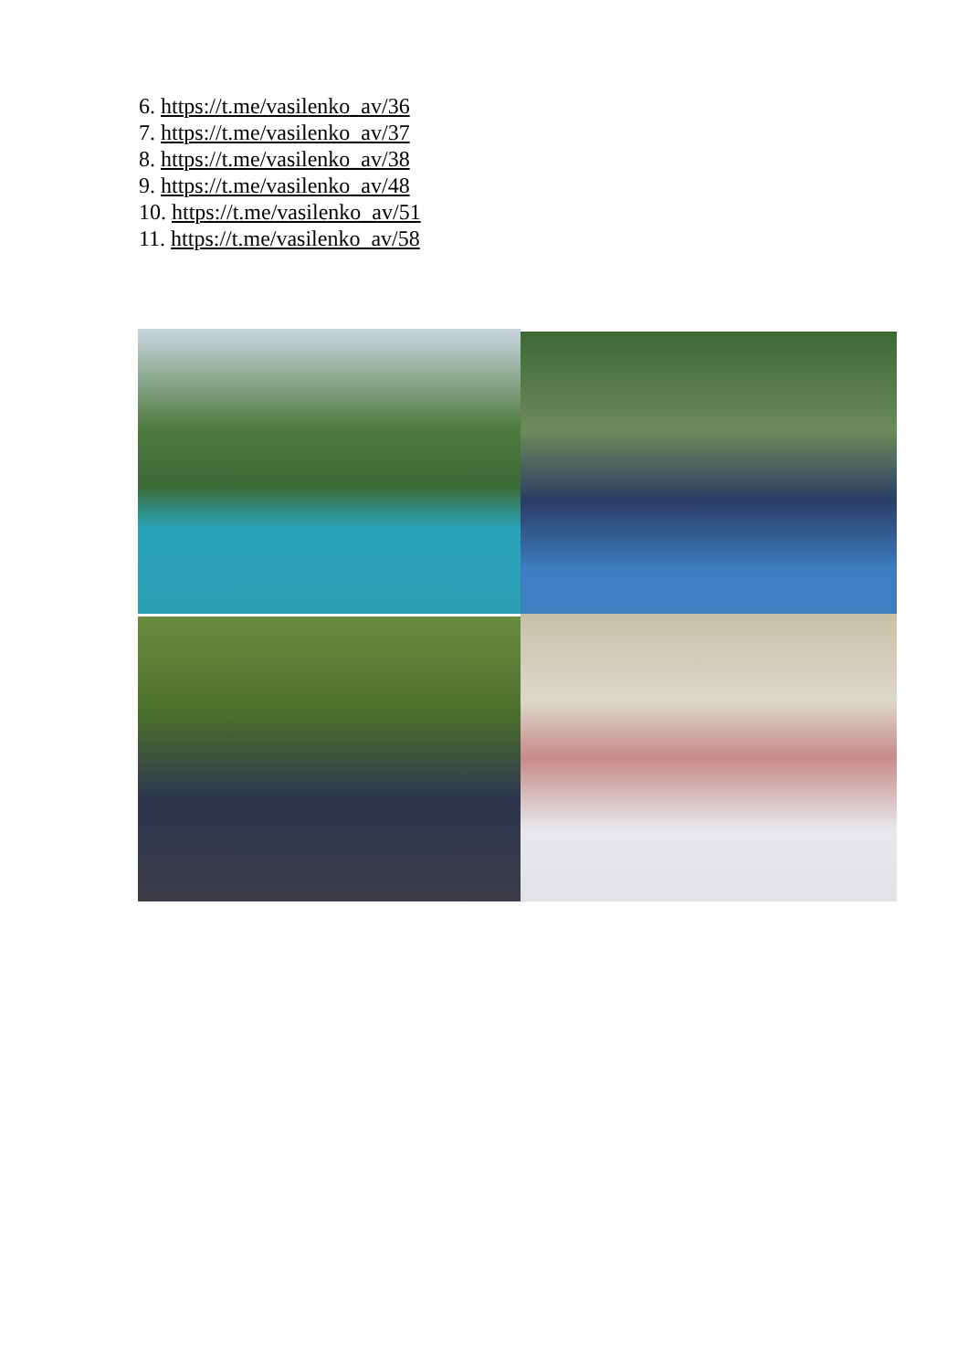6. https://t.me/vasilenko_av/36
7. https://t.me/vasilenko_av/37
8. https://t.me/vasilenko_av/38
9. https://t.me/vasilenko_av/48
10. https://t.me/vasilenko_av/51
11. https://t.me/vasilenko_av/58